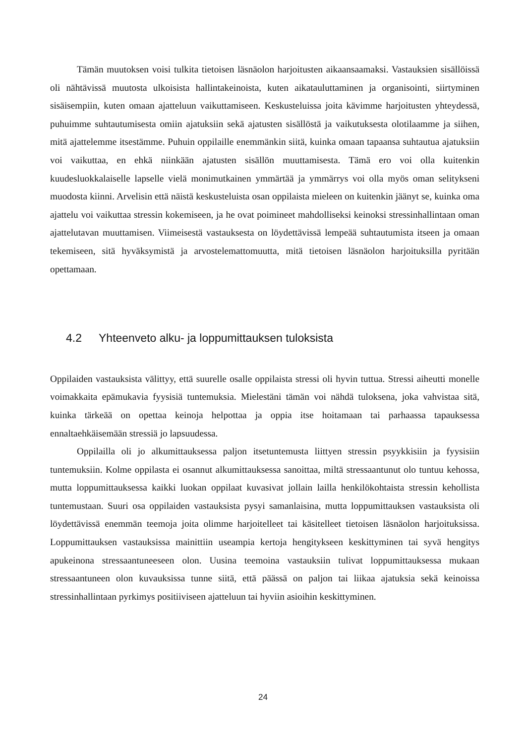Tämän muutoksen voisi tulkita tietoisen läsnäolon harjoitusten aikaansaamaksi. Vastauksien sisällöissä oli nähtävissä muutosta ulkoisista hallintakeinoista, kuten aikatauluttaminen ja organisointi, siirtyminen sisäisempiin, kuten omaan ajatteluun vaikuttamiseen. Keskusteluissa joita kävimme harjoitusten yhteydessä, puhuimme suhtautumisesta omiin ajatuksiin sekä ajatusten sisällöstä ja vaikutuksesta olotilaamme ja siihen, mitä ajattelemme itsestämme. Puhuin oppilaille enemmänkin siitä, kuinka omaan tapaansa suhtautua ajatuksiin voi vaikuttaa, en ehkä niinkään ajatusten sisällön muuttamisesta. Tämä ero voi olla kuitenkin kuudesluokkalaiselle lapselle vielä monimutkainen ymmärtää ja ymmärrys voi olla myös oman selitykseni muodosta kiinni. Arvelisin että näistä keskusteluista osan oppilaista mieleen on kuitenkin jäänyt se, kuinka oma ajattelu voi vaikuttaa stressin kokemiseen, ja he ovat poimineet mahdolliseksi keinoksi stressinhallintaan oman ajattelutavan muuttamisen. Viimeisestä vastauksesta on löydettävissä lempeää suhtautumista itseen ja omaan tekemiseen, sitä hyväksymistä ja arvostelemattomuutta, mitä tietoisen läsnäolon harjoituksilla pyritään opettamaan.
4.2 Yhteenveto alku- ja loppumittauksen tuloksista
Oppilaiden vastauksista välittyy, että suurelle osalle oppilaista stressi oli hyvin tuttua. Stressi aiheutti monelle voimakkaita epämukavia fyysisiä tuntemuksia. Mielestäni tämän voi nähdä tuloksena, joka vahvistaa sitä, kuinka tärkeää on opettaa keinoja helpottaa ja oppia itse hoitamaan tai parhaassa tapauksessa ennaltaehkäisemään stressiä jo lapsuudessa.
Oppilailla oli jo alkumittauksessa paljon itsetuntemusta liittyen stressin psyykkisiin ja fyysisiin tuntemuksiin. Kolme oppilasta ei osannut alkumittauksessa sanoittaa, miltä stressaantunut olo tuntuu kehossa, mutta loppumittauksessa kaikki luokan oppilaat kuvasivat jollain lailla henkilökohtaista stressin kehollista tuntemustaan. Suuri osa oppilaiden vastauksista pysyi samanlaisina, mutta loppumittauksen vastauksista oli löydettävissä enemmän teemoja joita olimme harjoitelleet tai käsitelleet tietoisen läsnäolon harjoituksissa. Loppumittauksen vastauksissa mainittiin useampia kertoja hengitykseen keskittyminen tai syvä hengitys apukeinona stressaantuneeseen olon. Uusina teemoina vastauksiin tulivat loppumittauksessa mukaan stressaantuneen olon kuvauksissa tunne siitä, että päässä on paljon tai liikaa ajatuksia sekä keinoissa stressinhallintaan pyrkimys positiiviseen ajatteluun tai hyviin asioihin keskittyminen.
24